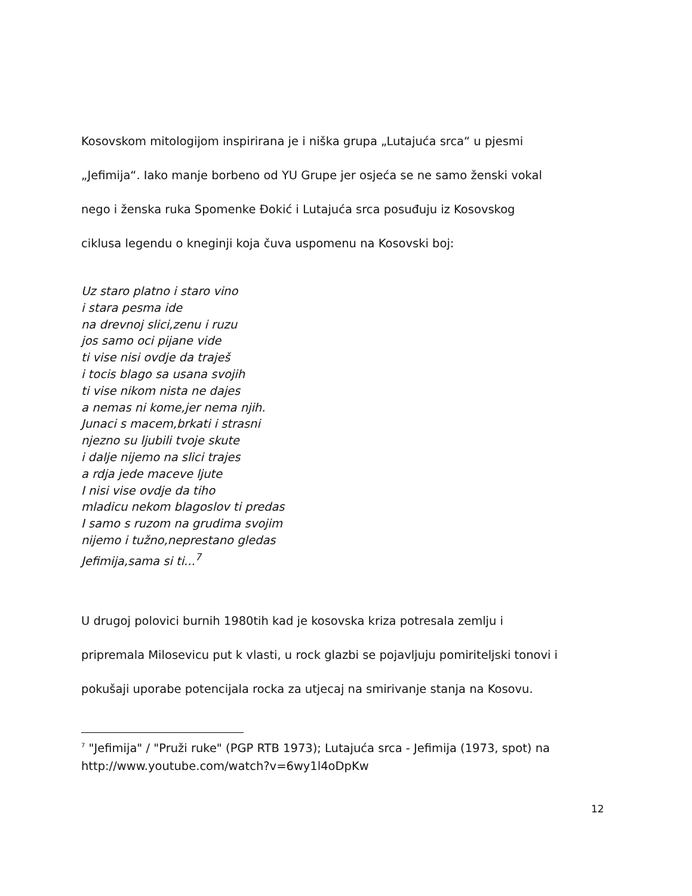Kosovskom mitologijom inspirirana je i niška grupa „Lutajuća srca“ u pjesmi
„Jefimija“. Iako manje borbeno od YU Grupe jer osjeća se ne samo ženski vokal
nego i ženska ruka Spomenke Đokić i Lutajuća srca posuđuju iz Kosovskog
ciklusa legendu o kneginji koja čuva uspomenu na Kosovski boj:
Uz staro platno i staro vino
i stara pesma ide
na drevnoj slici,zenu i ruzu
jos samo oci pijane vide
ti vise nisi ovdje da traješ
i tocis blago sa usana svojih
ti vise nikom nista ne dajes
a nemas ni kome,jer nema njih.
Junaci s macem,brkati i strasni
njezno su ljubili tvoje skute
i dalje nijemo na slici trajes
a rdja jede maceve ljute
I nisi vise ovdje da tiho
mladicu nekom blagoslov ti predas
I samo s ruzom na grudima svojim
nijemo i tužno,neprestano gledas
Jefimija,sama si ti...<sup>7</sup>
U drugoj polovici burnih 1980tih kad je kosovska kriza potresala zemlju i
pripremala Milosevicu put k vlasti, u rock glazbi se pojavljuju pomiriteljski tonovi i
pokušaji uporabe potencijala rocka za utjecaj na smirivanje stanja na Kosovu.
<sup>7</sup> "Jefimija" / "Pruži ruke" (PGP RTB 1973); Lutajuća srca - Jefimija (1973, spot) na
http://www.youtube.com/watch?v=6wy1l4oDpKw
12